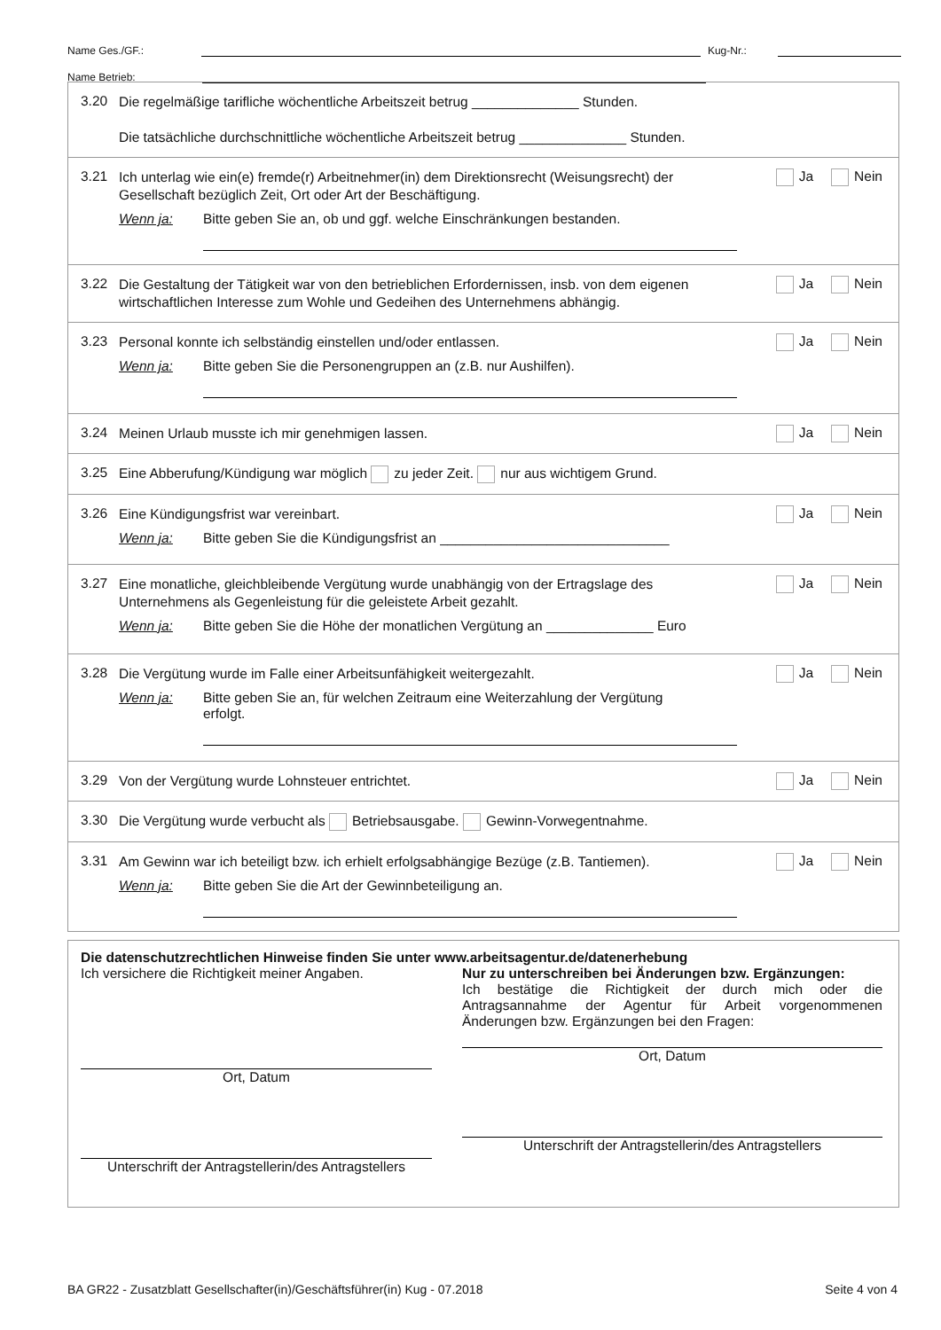Name Ges./GF.: Kug-Nr.:
Name Betrieb:
3.20 Die regelmäßige tarifliche wöchentliche Arbeitszeit betrug ______________ Stunden.
Die tatsächliche durchschnittliche wöchentliche Arbeitszeit betrug ______________ Stunden.
3.21 Ich unterlag wie ein(e) fremde(r) Arbeitnehmer(in) dem Direktionsrecht (Weisungsrecht) der Gesellschaft bezüglich Zeit, Ort oder Art der Beschäftigung.
Ja Nein
Wenn ja: Bitte geben Sie an, ob und ggf. welche Einschränkungen bestanden.
3.22 Die Gestaltung der Tätigkeit war von den betrieblichen Erfordernissen, insb. von dem eigenen wirtschaftlichen Interesse zum Wohle und Gedeihen des Unternehmens abhängig.
Ja Nein
3.23 Personal konnte ich selbständig einstellen und/oder entlassen.
Ja Nein
Wenn ja: Bitte geben Sie die Personengruppen an (z.B. nur Aushilfen).
3.24 Meinen Urlaub musste ich mir genehmigen lassen.
Ja Nein
3.25 Eine Abberufung/Kündigung war möglich zu jeder Zeit. nur aus wichtigem Grund.
3.26 Eine Kündigungsfrist war vereinbart.
Ja Nein
Wenn ja: Bitte geben Sie die Kündigungsfrist an ______________________________
3.27 Eine monatliche, gleichbleibende Vergütung wurde unabhängig von der Ertragslage des Unternehmens als Gegenleistung für die geleistete Arbeit gezahlt.
Ja Nein
Wenn ja: Bitte geben Sie die Höhe der monatlichen Vergütung an ______________ Euro
3.28 Die Vergütung wurde im Falle einer Arbeitsunfähigkeit weitergezahlt.
Ja Nein
Wenn ja: Bitte geben Sie an, für welchen Zeitraum eine Weiterzahlung der Vergütung erfolgt.
3.29 Von der Vergütung wurde Lohnsteuer entrichtet.
Ja Nein
3.30 Die Vergütung wurde verbucht als Betriebsausgabe. Gewinn-Vorwegentnahme.
3.31 Am Gewinn war ich beteiligt bzw. ich erhielt erfolgsabhängige Bezüge (z.B. Tantiemen).
Ja Nein
Wenn ja: Bitte geben Sie die Art der Gewinnbeteiligung an.
Die datenschutzrechtlichen Hinweise finden Sie unter www.arbeitsagentur.de/datenerhebung
Ich versichere die Richtigkeit meiner Angaben.
Ort, Datum
Unterschrift der Antragstellerin/des Antragstellers
Nur zu unterschreiben bei Änderungen bzw. Ergänzungen:
Ich bestätige die Richtigkeit der durch mich oder die Antragsannahme der Agentur für Arbeit vorgenommenen Änderungen bzw. Ergänzungen bei den Fragen:
Ort, Datum
Unterschrift der Antragstellerin/des Antragstellers
BA GR22 - Zusatzblatt Gesellschafter(in)/Geschäftsführer(in) Kug - 07.2018 Seite 4 von 4